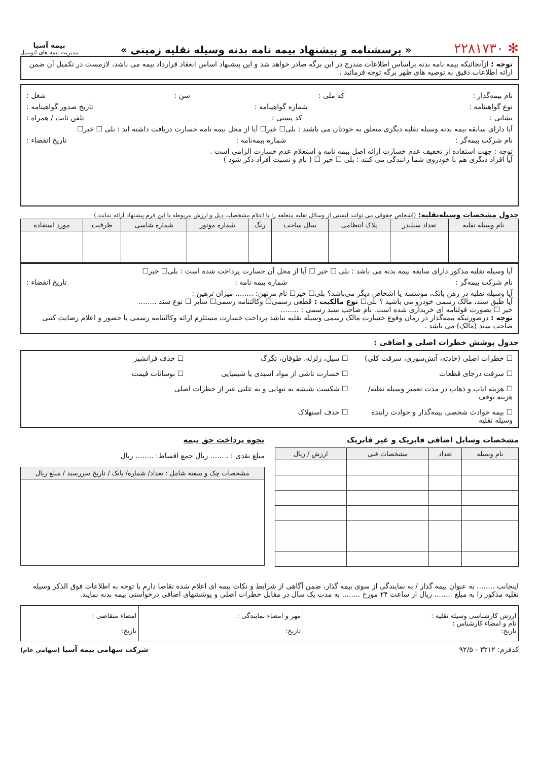✻ ۲۲۸۱۷۳۰
« پرسشنامه و پیشنهاد بیمه نامه بدنه وسیله نقلیه زمینی »
بیمه آسیا
مدیریت بیمه های اتومبیل
توجه : ازآنجائیکه بیمه نامه بدنه براساس اطلاعات مندرج در این برگه صادر خواهد شد و این پیشنهاد اساس انعقاد قرارداد بیمه می باشد، لازمست در تکمیل آن ضمن ارائه اطلاعات دقیق به توصیه های ظهر برگه توجه فرمائید .
نام بیمه‌گذار : کد ملی : سن : شغل :
نوع گواهینامه : شماره گواهینامه : تاریخ صدور گواهینامه :
نشانی : کد پستی : تلفن ثابت / همراه :
آیا دارای سابقه بیمه بدنه وسیله نقلیه دیگری متعلق به خودتان می باشید : بلی☐ خیر☐ آیا از محل بیمه نامه خسارت دریافت داشته اید : بلی ☐ خیر☐
نام شرکت بیمه‌گر : شماره بیمه‌نامه : تاریخ انقضاء :
توجه : جهت استفاده از تخفیف عدم خسارت ارائه اصل بیمه نامه و استعلام عدم خسارت الزامی است .
آیا افراد دیگری هم با خودروی شما رانندگی می کنند : بلی ☐ خیر ☐ ( نام و نسبت افراد ذکر شود )
جدول مشخصات وسیله‌نقلیه: (اشخاص حقوقی می توانند لیستی از وسائل نقلیه متعلقه را با اعلام مشخصات ذیل و ارزش مربوطه با این فرم پیشنهاد ارائه نمایند.)
| نام وسیله نقلیه | تعداد سیلندر | پلاک انتظامی | سال ساخت | رنگ | شماره موتور | شماره شاسی | ظرفیت | مورد استفاده |
| --- | --- | --- | --- | --- | --- | --- | --- | --- |
آیا وسیله نقلیه مذکور دارای سابقه بیمه بدنه می باشد : بلی ☐ خیر ☐ آیا از محل آن خسارت پرداخت شده است : بلی☐ خیر☐
نام شرکت بیمه‌گر : شماره بیمه نامه : تاریخ انقضاء :
آیا وسیله نقلیه در رهن بانک، موسسه یا اشخاص دیگر می‌باشد؟ بلی☐ خیر☐ نام مرتهن: ........ میزان ترهین :
آیا طبق سند، مالک رسمی خودرو می باشید ؟ بلی☐ نوع مالکیت : قطعی رسمی☐ وکالتنامه رسمی☐ سایر ☐ نوع سند ........
خیر ☐ بصورت قولنامه ای خریداری شده است. نام صاحب سند رسمی : ........
توجه : درصورتیکه بیمه‌گذار در زمان وقوع خسارت مالک رسمی وسیله نقلیه نباشد پرداخت خسارت مستلزم ارائه وکالتنامه رسمی یا حضور و اعلام رضایت کتبی صاحب سند (مالک) می باشد .
جدول پوشش خطرات اصلی و اضافی :
☐ خطرات اصلی (حادثه، آتش‌سوزی، سرقت کلی) ☐ سیل، زلزله، طوفان، تگرگ ☐ حذف فرانشیز ☐ سرقت درجای قطعات ☐ خسارت ناشی از مواد اسیدی یا شیمیایی ☐ نوسانات قیمت ☐ هزینه ایاب و ذهاب در مدت تعمیر وسیله نقلیه/ هزینه توقف ☐ شکست شیشه به تنهایی و به علتی غیر از خطرات اصلی ☐ بیمه حوادث شخصی بیمه‌گذار و حوادث راننده وسیله نقلیه ☐ حذف استهلاک
مشخصات وسایل اضافی فابریک و غیر فابریک
| نام وسیله | تعداد | مشخصات فنی | ارزش / ریال |
| --- | --- | --- | --- |
نحوه پرداخت حق بیمه
مبلغ نقدی : ........ ریال جمع اقساط: ........ ریال
| مشخصات چک و سفته شامل : تعداد/ شماره/ بانک / تاریخ سررسید / مبلغ ریال |
| --- |
اینجانب ........ به عنوان بیمه گذار / به نمایندگی از سوی بیمه گذار، ضمن آگاهی از شرایط و نکات بیمه ای اعلام شده تقاضا دارم با توجه به اطلاعات فوق الذکر وسیله نقلیه مذکور را به مبلغ ........ ریال از ساعت ۲۴ مورخ ........ به مدت یک سال در مقابل خطرات اصلی و پوششهای اضافی درخواستی بیمه بدنه نمایند.
| ارزش کارشناسی وسیله نقلیه : نام و امضاء کارشناس : تاریخ: | مهر و امضاء نمایندگی : تاریخ: | امضاء متقاضی : تاریخ: |
کدفرم: ۳۲۱۲ - ۹۲/۵ شرکت سهامی بیمه آسیا (سهامی عام)